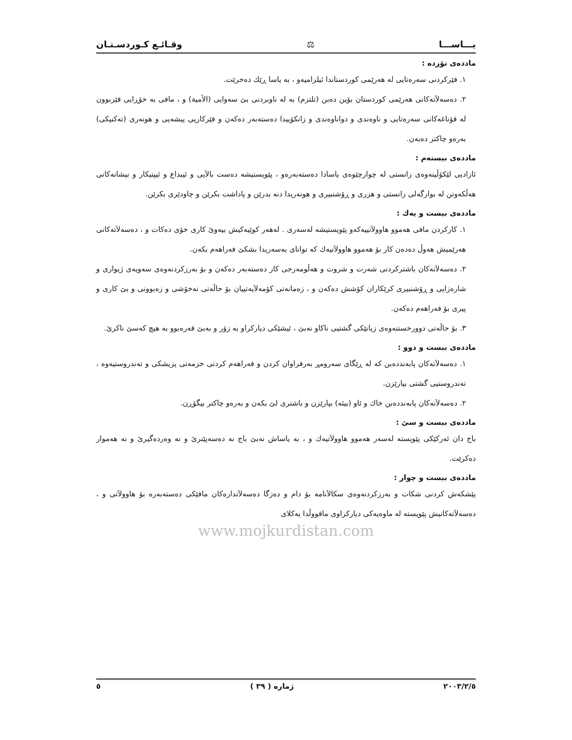یـــاســـا ⚖ وقـائـع كـوردسـتـان
ماددەی نۆزدە :
١. فێرکردنی سەرەتایی لە هەرێمی کوردستاندا ئیلزامیەو ، بە یاسا ڕێك دەخرێت.
٢. دەسەلاَتەکانی هەرێمی کوردستان بۆین دەبن (تلتزم) بە لە ناوبردنی بێ سەوایی (الأمیة) و ، مافی بە خۆڕایی فێربوون لە قۆناغەکانی سەرەتایی و ناوەندی و دواناوەندی و زانکۆییدا دەستەبەر دەکەن و فێرکاریی پیشەیی و هونەری (تەکنیکی) بەرەو چاکتر دەبەن.
ماددەی بیستەم :
ئازادیی لێکۆڵینەوەی زانستی لە چوارچێوەی یاسادا دەستەبەرەو ، پێویستیشە دەست بالاَیی و ئیبداع و ئیپتیکار و نیشانەکانی هەڵکەوتن لە بوارگەلی زانستی و هزری و ڕۆشنبیری و هونەریدا دنە بدرێن و پاداشت بکرێن و چاودێری بکرێن.
ماددەی بیست و یەك :
١. کارکردن مافی هەموو هاوولاَتییەکەو پێویستیشە لەسەری . لەهەر کوێیەکیش بیەوێ کاری خۆی دەکات و ، دەسەلاَتەکانی هەرێمیش هەوڵ دەدەن کار بۆ هەموو هاوولاَتیەك کە توانای بەسەریدا بشکێ فەراهەم بکەن.
٢. دەسەلاَتەکان باشترکردنی شەرت و شروت و هەڵومەرجی کار دەستەبەر دەکەن و بۆ بەرزکردنەوەی سەویەی ژیواری و شارەزایی و ڕۆشنبیری کرێکاران کۆشش دەکەن و ، زەمانەتی کۆمەلاَیەتییان بۆ حاڵەتی نەخۆشی و زەبوونی و بێ کاری و پیری بۆ فەراهەم دەکەن.
٣. بۆ حاڵەتی دوورخستنەوەی زیانێکی گشتیی ناکاو نەبێ ، ئیشێکی دیارکراو بە زۆر و بەبێ قەرەبوو بە هیچ کەسێ ناکرێ.
ماددەی بیست و دوو :
١. دەسەلاَتەکان پابەنددەبن کە لە ڕێگای سەرومڕ بەرفراوان کردن و فەراهەم کردنی خزمەتی پزیشکی و تەندروستیەوە ، تەندروستیی گشتی بپارێزن.
٢. دەسەلاَتەکان پابەنددەبن خاك و ئاو (بیئە) بپارێزن و باشتری لێ بکەن و بەرەو چاکتر بیگۆڕن.
ماددەی بیست و سێ :
باج دان ئەرکێکی پێویستە لەسەر هەموو هاوولاَتیەك و ، بە یاساش نەبێ باج نە دەسەپێنرێ و نە وەردەگیرێ و نە هەموار دەکرێت.
ماددەی بیست و چوار :
پێشکەش کردنی شکات و بەرزکردنەوەی سکالاَنامە بۆ دام و دەزگا دەسەلاَتدارەکان مافێکی دەستەبەرە بۆ هاوولاَتی و ، دەسەلاَتەکانیش پێویستە لە ماوەیەکی دیارکراوی ماقووڵدا یەکلای
www.mojkurdistan.com
٢٠٠٣/٢/٥ ژمارە ( ٣٩ ) ٥